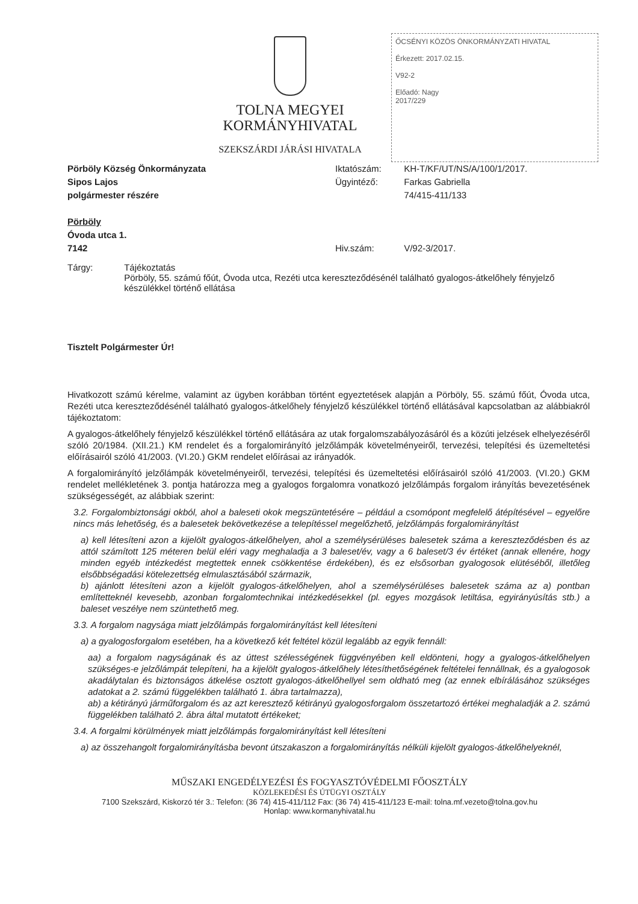ŐCSÉNYI KÖZÖS ÖNKORMÁNYZATI HIVATAL
Érkezett: 2017.02.15.
V92-2
Előadó: Nagy
2017/229
TOLNA MEGYEI
KORMÁNYHIVATAL
SZEKSZÁRDI JÁRÁSI HIVATALA
Pörböly Község Önkormányzata
Sipos Lajos
polgármester részére
Pörböly
Óvoda utca 1.
7142
Iktatószám: KH-T/KF/UT/NS/A/100/1/2017.
Ügyintéző: Farkas Gabriella
74/415-411/133
Hiv.szám: V/92-3/2017.
Tárgy: Tájékoztatás
Pörböly, 55. számú főút, Óvoda utca, Rezéti utca kereszteződésénél található gyalogos-átkelőhely fényjelző készülékkel történő ellátása
Tisztelt Polgármester Úr!
Hivatkozott számú kérelme, valamint az ügyben korábban történt egyeztetések alapján a Pörböly, 55. számú főút, Óvoda utca, Rezéti utca kereszteződésénél található gyalogos-átkelőhely fényjelző készülékkel történő ellátásával kapcsolatban az alábbiakról tájékoztatom:
A gyalogos-átkelőhely fényjelző készülékkel történő ellátására az utak forgalomszabályozásáról és a közúti jelzések elhelyezéséről szóló 20/1984. (XII.21.) KM rendelet és a forgalomirányító jelzőlámpák követelményeiről, tervezési, telepítési és üzemeltetési előírásairól szóló 41/2003. (VI.20.) GKM rendelet előírásai az irányadók.
A forgalomirányító jelzőlámpák követelményeiről, tervezési, telepítési és üzemeltetési előírásairól szóló 41/2003. (VI.20.) GKM rendelet mellékletének 3. pontja határozza meg a gyalogos forgalomra vonatkozó jelzőlámpás forgalom irányítás bevezetésének szükségességét, az alábbiak szerint:
3.2. Forgalombiztonsági okból, ahol a baleseti okok megszüntetésére – például a csomópont megfelelő átépítésével – egyelőre nincs más lehetőség, és a balesetek bekövetkezése a telepítéssel megelőzhető, jelzőlámpás forgalomirányítást
a) kell létesíteni azon a kijelölt gyalogos-átkelőhelyen, ahol a személysérüléses balesetek száma a kereszteződésben és az attól számított 125 méteren belül eléri vagy meghaladja a 3 baleset/év, vagy a 6 baleset/3 év értéket (annak ellenére, hogy minden egyéb intézkedést megtettek ennek csökkentése érdekében), és ez elsősorban gyalogosok elütéséből, illetőleg elsőbbségadási kötelezettség elmulasztásából származik,
b) ajánlott létesíteni azon a kijelölt gyalogos-átkelőhelyen, ahol a személysérüléses balesetek száma az a) pontban említetteknél kevesebb, azonban forgalomtechnikai intézkedésekkel (pl. egyes mozgások letiltása, egyirányúsítás stb.) a baleset veszélye nem szüntethető meg.
3.3. A forgalom nagysága miatt jelzőlámpás forgalomirányítást kell létesíteni
a) a gyalogosforgalom esetében, ha a következő két feltétel közül legalább az egyik fennáll:
aa) a forgalom nagyságának és az úttest szélességének függvényében kell eldönteni, hogy a gyalogos-átkelőhelyen szükséges-e jelzőlámpát telepíteni, ha a kijelölt gyalogos-átkelőhely létesíthetőségének feltételei fennállnak, és a gyalogosok akadálytalan és biztonságos átkelése osztott gyalogos-átkelőhellyel sem oldható meg (az ennek elbírálásához szükséges adatokat a 2. számú függelékben található 1. ábra tartalmazza),
ab) a kétirányú járműforgalom és az azt keresztező kétirányú gyalogosforgalom összetartozó értékei meghaladják a 2. számú függelékben található 2. ábra által mutatott értékeket;
3.4. A forgalmi körülmények miatt jelzőlámpás forgalomirányítást kell létesíteni
a) az összehangolt forgalomirányításba bevont útszakaszon a forgalomirányítás nélküli kijelölt gyalogos-átkelőhelyeknél,
MŰSZAKI ENGEDÉLYEZÉSI ÉS FOGYASZTÓVÉDELMI FŐOSZTÁLY
KÖZLEKEDÉSI ÉS ÚTÜGYI OSZTÁLY
7100 Szekszárd, Kiskorzó tér 3.: Telefon: (36 74) 415-411/112 Fax: (36 74) 415-411/123 E-mail: tolna.mf.vezeto@tolna.gov.hu
Honlap: www.kormanyhivatal.hu